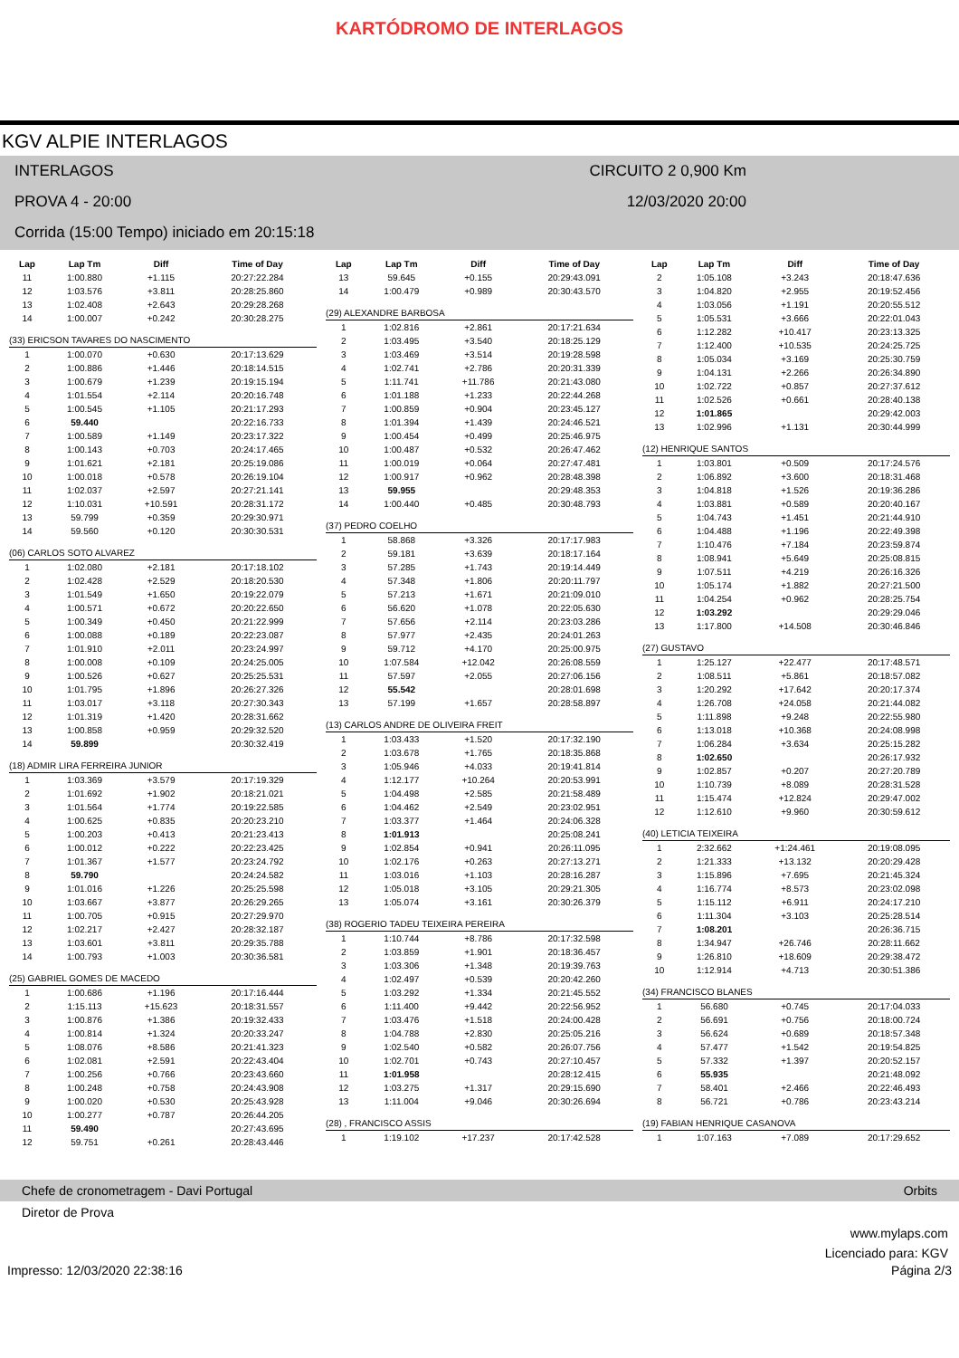KARTÓDROMO DE INTERLAGOS
KGV ALPIE INTERLAGOS
INTERLAGOS CIRCUITO 2 0,900 Km
PROVA 4 - 20:00 12/03/2020 20:00
Corrida (15:00 Tempo) iniciado em 20:15:18
| Lap | Lap Tm | Diff | Time of Day |
| --- | --- | --- | --- |
| 11 | 1:00.880 | +1.115 | 20:27:22.284 |
| 12 | 1:03.576 | +3.811 | 20:28:25.860 |
| 13 | 1:02.408 | +2.643 | 20:29:28.268 |
| 14 | 1:00.007 | +0.242 | 20:30:28.275 |
| (33) ERICSON TAVARES DO NASCIMENTO | | | |
| 1 | 1:00.070 | +0.630 | 20:17:13.629 |
| 2 | 1:00.886 | +1.446 | 20:18:14.515 |
| 3 | 1:00.679 | +1.239 | 20:19:15.194 |
| 4 | 1:01.554 | +2.114 | 20:20:16.748 |
| 5 | 1:00.545 | +1.105 | 20:21:17.293 |
| 6 | 59.440 | | 20:22:16.733 |
| 7 | 1:00.589 | +1.149 | 20:23:17.322 |
| 8 | 1:00.143 | +0.703 | 20:24:17.465 |
| 9 | 1:01.621 | +2.181 | 20:25:19.086 |
| 10 | 1:00.018 | +0.578 | 20:26:19.104 |
| 11 | 1:02.037 | +2.597 | 20:27:21.141 |
| 12 | 1:10.031 | +10.591 | 20:28:31.172 |
| 13 | 59.799 | +0.359 | 20:29:30.971 |
| 14 | 59.560 | +0.120 | 20:30:30.531 |
| (06) CARLOS SOTO ALVAREZ | | | |
| 1 | 1:02.080 | +2.181 | 20:17:18.102 |
| 2 | 1:02.428 | +2.529 | 20:18:20.530 |
| 3 | 1:01.549 | +1.650 | 20:19:22.079 |
| 4 | 1:00.571 | +0.672 | 20:20:22.650 |
| 5 | 1:00.349 | +0.450 | 20:21:22.999 |
| 6 | 1:00.088 | +0.189 | 20:22:23.087 |
| 7 | 1:01.910 | +2.011 | 20:23:24.997 |
| 8 | 1:00.008 | +0.109 | 20:24:25.005 |
| 9 | 1:00.526 | +0.627 | 20:25:25.531 |
| 10 | 1:01.795 | +1.896 | 20:26:27.326 |
| 11 | 1:03.017 | +3.118 | 20:27:30.343 |
| 12 | 1:01.319 | +1.420 | 20:28:31.662 |
| 13 | 1:00.858 | +0.959 | 20:29:32.520 |
| 14 | 59.899 | | 20:30:32.419 |
| (18) ADMIR LIRA FERREIRA JUNIOR | | | |
| 1 | 1:03.369 | +3.579 | 20:17:19.329 |
| 2 | 1:01.692 | +1.902 | 20:18:21.021 |
| 3 | 1:01.564 | +1.774 | 20:19:22.585 |
| 4 | 1:00.625 | +0.835 | 20:20:23.210 |
| 5 | 1:00.203 | +0.413 | 20:21:23.413 |
| 6 | 1:00.012 | +0.222 | 20:22:23.425 |
| 7 | 1:01.367 | +1.577 | 20:23:24.792 |
| 8 | 59.790 | | 20:24:24.582 |
| 9 | 1:01.016 | +1.226 | 20:25:25.598 |
| 10 | 1:03.667 | +3.877 | 20:26:29.265 |
| 11 | 1:00.705 | +0.915 | 20:27:29.970 |
| 12 | 1:02.217 | +2.427 | 20:28:32.187 |
| 13 | 1:03.601 | +3.811 | 20:29:35.788 |
| 14 | 1:00.793 | +1.003 | 20:30:36.581 |
| (25) GABRIEL GOMES DE MACEDO | | | |
| 1 | 1:00.686 | +1.196 | 20:17:16.444 |
| 2 | 1:15.113 | +15.623 | 20:18:31.557 |
| 3 | 1:00.876 | +1.386 | 20:19:32.433 |
| 4 | 1:00.814 | +1.324 | 20:20:33.247 |
| 5 | 1:08.076 | +8.586 | 20:21:41.323 |
| 6 | 1:02.081 | +2.591 | 20:22:43.404 |
| 7 | 1:00.256 | +0.766 | 20:23:43.660 |
| 8 | 1:00.248 | +0.758 | 20:24:43.908 |
| 9 | 1:00.020 | +0.530 | 20:25:43.928 |
| 10 | 1:00.277 | +0.787 | 20:26:44.205 |
| 11 | 59.490 | | 20:27:43.695 |
| 12 | 59.751 | +0.261 | 20:28:43.446 |
| Lap | Lap Tm | Diff | Time of Day |
| --- | --- | --- | --- |
| 13 | 59.645 | +0.155 | 20:29:43.091 |
| 14 | 1:00.479 | +0.989 | 20:30:43.570 |
| (29) ALEXANDRE BARBOSA | | | |
| 1 | 1:02.816 | +2.861 | 20:17:21.634 |
| 2 | 1:03.495 | +3.540 | 20:18:25.129 |
| 3 | 1:03.469 | +3.514 | 20:19:28.598 |
| 4 | 1:02.741 | +2.786 | 20:20:31.339 |
| 5 | 1:11.741 | +11.786 | 20:21:43.080 |
| 6 | 1:01.188 | +1.233 | 20:22:44.268 |
| 7 | 1:00.859 | +0.904 | 20:23:45.127 |
| 8 | 1:01.394 | +1.439 | 20:24:46.521 |
| 9 | 1:00.454 | +0.499 | 20:25:46.975 |
| 10 | 1:00.487 | +0.532 | 20:26:47.462 |
| 11 | 1:00.019 | +0.064 | 20:27:47.481 |
| 12 | 1:00.917 | +0.962 | 20:28:48.398 |
| 13 | 59.955 | | 20:29:48.353 |
| 14 | 1:00.440 | +0.485 | 20:30:48.793 |
| (37) PEDRO COELHO | | | |
| 1 | 58.868 | +3.326 | 20:17:17.983 |
| 2 | 59.181 | +3.639 | 20:18:17.164 |
| 3 | 57.285 | +1.743 | 20:19:14.449 |
| 4 | 57.348 | +1.806 | 20:20:11.797 |
| 5 | 57.213 | +1.671 | 20:21:09.010 |
| 6 | 56.620 | +1.078 | 20:22:05.630 |
| 7 | 57.656 | +2.114 | 20:23:03.286 |
| 8 | 57.977 | +2.435 | 20:24:01.263 |
| 9 | 59.712 | +4.170 | 20:25:00.975 |
| 10 | 1:07.584 | +12.042 | 20:26:08.559 |
| 11 | 57.597 | +2.055 | 20:27:06.156 |
| 12 | 55.542 | | 20:28:01.698 |
| 13 | 57.199 | +1.657 | 20:28:58.897 |
| (13) CARLOS ANDRE DE OLIVEIRA FREIT | | | |
| 1 | 1:03.433 | +1.520 | 20:17:32.190 |
| 2 | 1:03.678 | +1.765 | 20:18:35.868 |
| 3 | 1:05.946 | +4.033 | 20:19:41.814 |
| 4 | 1:12.177 | +10.264 | 20:20:53.991 |
| 5 | 1:04.498 | +2.585 | 20:21:58.489 |
| 6 | 1:04.462 | +2.549 | 20:23:02.951 |
| 7 | 1:03.377 | +1.464 | 20:24:06.328 |
| 8 | 1:01.913 | | 20:25:08.241 |
| 9 | 1:02.854 | +0.941 | 20:26:11.095 |
| 10 | 1:02.176 | +0.263 | 20:27:13.271 |
| 11 | 1:03.016 | +1.103 | 20:28:16.287 |
| 12 | 1:05.018 | +3.105 | 20:29:21.305 |
| 13 | 1:05.074 | +3.161 | 20:30:26.379 |
| (38) ROGERIO TADEU TEIXEIRA PEREIRA | | | |
| 1 | 1:10.744 | +8.786 | 20:17:32.598 |
| 2 | 1:03.859 | +1.901 | 20:18:36.457 |
| 3 | 1:03.306 | +1.348 | 20:19:39.763 |
| 4 | 1:02.497 | +0.539 | 20:20:42.260 |
| 5 | 1:03.292 | +1.334 | 20:21:45.552 |
| 6 | 1:11.400 | +9.442 | 20:22:56.952 |
| 7 | 1:03.476 | +1.518 | 20:24:00.428 |
| 8 | 1:04.788 | +2.830 | 20:25:05.216 |
| 9 | 1:02.540 | +0.582 | 20:26:07.756 |
| 10 | 1:02.701 | +0.743 | 20:27:10.457 |
| 11 | 1:01.958 | | 20:28:12.415 |
| 12 | 1:03.275 | +1.317 | 20:29:15.690 |
| 13 | 1:11.004 | +9.046 | 20:30:26.694 |
| (28) , FRANCISCO ASSIS | | | |
| 1 | 1:19.102 | +17.237 | 20:17:42.528 |
| Lap | Lap Tm | Diff | Time of Day |
| --- | --- | --- | --- |
| 2 | 1:05.108 | +3.243 | 20:18:47.636 |
| 3 | 1:04.820 | +2.955 | 20:19:52.456 |
| 4 | 1:03.056 | +1.191 | 20:20:55.512 |
| 5 | 1:05.531 | +3.666 | 20:22:01.043 |
| 6 | 1:12.282 | +10.417 | 20:23:13.325 |
| 7 | 1:12.400 | +10.535 | 20:24:25.725 |
| 8 | 1:05.034 | +3.169 | 20:25:30.759 |
| 9 | 1:04.131 | +2.266 | 20:26:34.890 |
| 10 | 1:02.722 | +0.857 | 20:27:37.612 |
| 11 | 1:02.526 | +0.661 | 20:28:40.138 |
| 12 | 1:01.865 | | 20:29:42.003 |
| 13 | 1:02.996 | +1.131 | 20:30:44.999 |
| (12) HENRIQUE SANTOS | | | |
| 1 | 1:03.801 | +0.509 | 20:17:24.576 |
| 2 | 1:06.892 | +3.600 | 20:18:31.468 |
| 3 | 1:04.818 | +1.526 | 20:19:36.286 |
| 4 | 1:03.881 | +0.589 | 20:20:40.167 |
| 5 | 1:04.743 | +1.451 | 20:21:44.910 |
| 6 | 1:04.488 | +1.196 | 20:22:49.398 |
| 7 | 1:10.476 | +7.184 | 20:23:59.874 |
| 8 | 1:08.941 | +5.649 | 20:25:08.815 |
| 9 | 1:07.511 | +4.219 | 20:26:16.326 |
| 10 | 1:05.174 | +1.882 | 20:27:21.500 |
| 11 | 1:04.254 | +0.962 | 20:28:25.754 |
| 12 | 1:03.292 | | 20:29:29.046 |
| 13 | 1:17.800 | +14.508 | 20:30:46.846 |
| (27) GUSTAVO | | | |
| 1 | 1:25.127 | +22.477 | 20:17:48.571 |
| 2 | 1:08.511 | +5.861 | 20:18:57.082 |
| 3 | 1:20.292 | +17.642 | 20:20:17.374 |
| 4 | 1:26.708 | +24.058 | 20:21:44.082 |
| 5 | 1:11.898 | +9.248 | 20:22:55.980 |
| 6 | 1:13.018 | +10.368 | 20:24:08.998 |
| 7 | 1:06.284 | +3.634 | 20:25:15.282 |
| 8 | 1:02.650 | | 20:26:17.932 |
| 9 | 1:02.857 | +0.207 | 20:27:20.789 |
| 10 | 1:10.739 | +8.089 | 20:28:31.528 |
| 11 | 1:15.474 | +12.824 | 20:29:47.002 |
| 12 | 1:12.610 | +9.960 | 20:30:59.612 |
| (40) LETICIA TEIXEIRA | | | |
| 1 | 2:32.662 | +1:24.461 | 20:19:08.095 |
| 2 | 1:21.333 | +13.132 | 20:20:29.428 |
| 3 | 1:15.896 | +7.695 | 20:21:45.324 |
| 4 | 1:16.774 | +8.573 | 20:23:02.098 |
| 5 | 1:15.112 | +6.911 | 20:24:17.210 |
| 6 | 1:11.304 | +3.103 | 20:25:28.514 |
| 7 | 1:08.201 | | 20:26:36.715 |
| 8 | 1:34.947 | +26.746 | 20:28:11.662 |
| 9 | 1:26.810 | +18.609 | 20:29:38.472 |
| 10 | 1:12.914 | +4.713 | 20:30:51.386 |
| (34) FRANCISCO BLANES | | | |
| 1 | 56.680 | +0.745 | 20:17:04.033 |
| 2 | 56.691 | +0.756 | 20:18:00.724 |
| 3 | 56.624 | +0.689 | 20:18:57.348 |
| 4 | 57.477 | +1.542 | 20:19:54.825 |
| 5 | 57.332 | +1.397 | 20:20:52.157 |
| 6 | 55.935 | | 20:21:48.092 |
| 7 | 58.401 | +2.466 | 20:22:46.493 |
| 8 | 56.721 | +0.786 | 20:23:43.214 |
| (19) FABIAN HENRIQUE CASANOVA | | | |
| 1 | 1:07.163 | +7.089 | 20:17:29.652 |
Chefe de cronometragem - Davi Portugal Orbits
Diretor de Prova
www.mylaps.com
Licenciado para: KGV
Impresso: 12/03/2020 22:38:16 Página 2/3